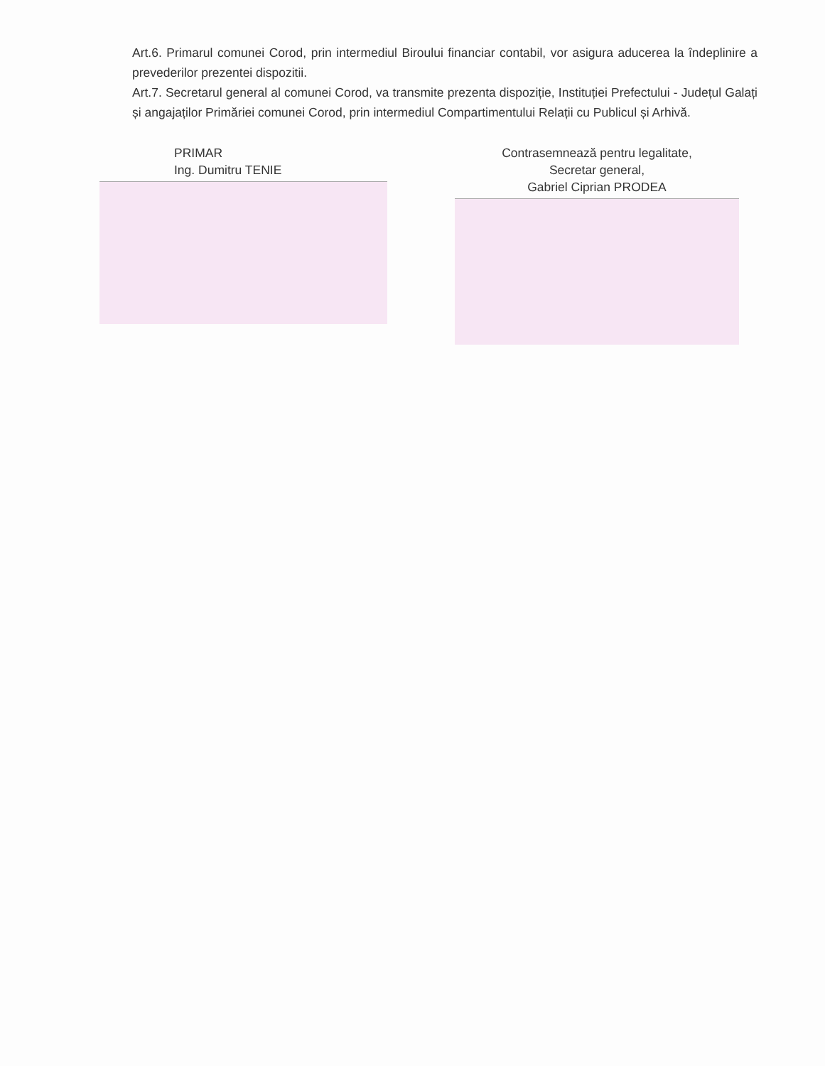Art.6. Primarul comunei Corod, prin intermediul Biroului financiar contabil, vor asigura aducerea la îndeplinire a prevederilor prezentei dispozitii.
Art.7. Secretarul general al comunei Corod, va transmite prezenta dispoziție, Instituției Prefectului - Județul Galați și angajaților Primăriei comunei Corod, prin intermediul Compartimentului Relații cu Publicul și Arhivă.
PRIMAR
Ing. Dumitru TENIE
Contrasemnează pentru legalitate,
Secretar general,
Gabriel Ciprian PRODEA